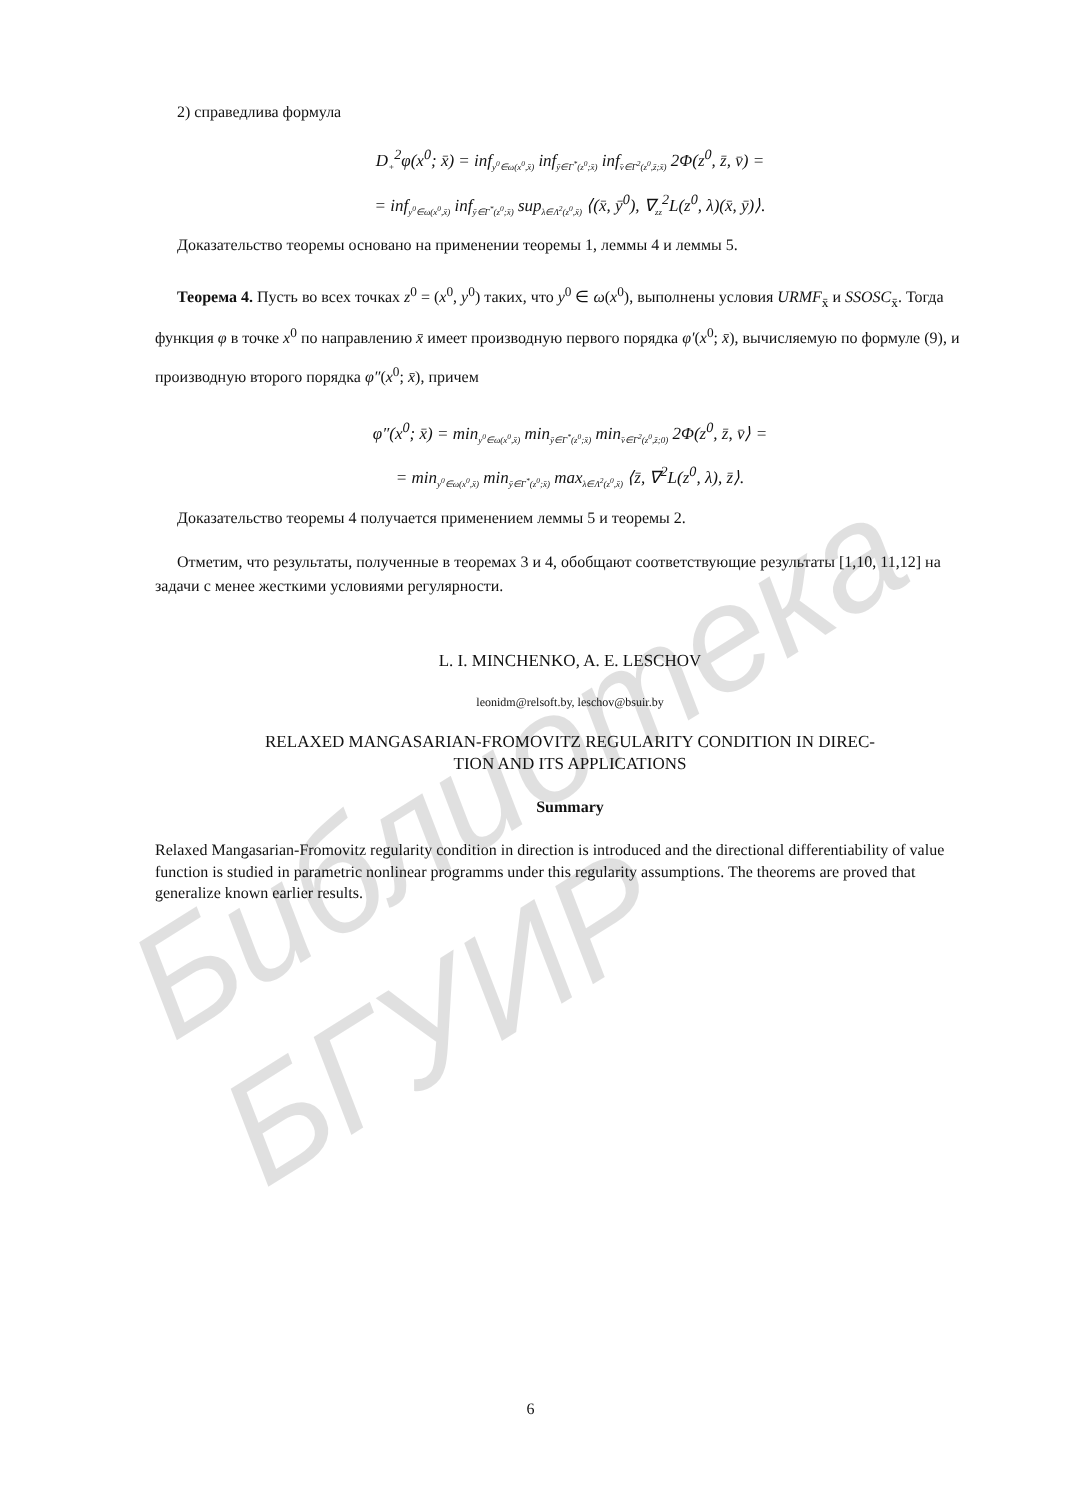Библиотека БГУИР
2) справедлива формула
D<sub>+</sub><sup>2</sup>φ(x<sup>0</sup>; x̄) = inf<sub>y<sup>0</sup>∈ω(x<sup>0</sup>,x̄)</sub> inf<sub>ȳ∈Γ<sup>*</sup>(z<sup>0</sup>;x̄)</sub> inf<sub>v̄∈Γ<sup>2</sup>(z<sup>0</sup>,z̄;x̄)</sub> 2Φ(z<sup>0</sup>, z̄, v̄) =
= inf<sub>y<sup>0</sup>∈ω(x<sup>0</sup>,x̄)</sub> inf<sub>ȳ∈Γ<sup>*</sup>(z<sup>0</sup>;x̄)</sub> sup<sub>λ∈Λ<sup>2</sup>(z<sup>0</sup>,x̄)</sub> ⟨(x̄, ȳ<sup>0</sup>), ∇<sub>zz</sub><sup>2</sup>L(z<sup>0</sup>, λ)(x̄, ȳ)⟩.
Доказательство теоремы основано на применении теоремы 1, леммы 4 и леммы 5.
Теорема 4. Пусть во всех точках z<sup>0</sup> = (x<sup>0</sup>, y<sup>0</sup>) таких, что y<sup>0</sup> ∈ ω(x<sup>0</sup>), выполнены условия URMF<sub>x̄</sub> и SSOSC<sub>x̄</sub>. Тогда функция φ в точке x<sup>0</sup> по направлению x̄ имеет производную первого порядка φ′(x<sup>0</sup>; x̄), вычисляемую по формуле (9), и производную второго порядка φ″(x<sup>0</sup>; x̄), причем
φ″(x<sup>0</sup>; x̄) = min<sub>y<sup>0</sup>∈ω(x<sup>0</sup>,x̄)</sub> min<sub>ȳ∈Γ<sup>*</sup>(z<sup>0</sup>;x̄)</sub> min<sub>v̄∈Γ<sup>2</sup>(z<sup>0</sup>,z̄;0)</sub> 2Φ(z<sup>0</sup>, z̄, v̄⟩ =
= min<sub>y<sup>0</sup>∈ω(x<sup>0</sup>,x̄)</sub> min<sub>ȳ∈Γ<sup>*</sup>(z<sup>0</sup>;x̄)</sub> max<sub>λ∈Λ<sup>2</sup>(z<sup>0</sup>,x̄)</sub> ⟨z̄, ∇<sup>2</sup>L(z<sup>0</sup>, λ), z̄⟩.
Доказательство теоремы 4 получается применением леммы 5 и теоремы 2.
Отметим, что результаты, полученные в теоремах 3 и 4, обобщают соответствующие результаты [1,10, 11,12] на задачи с менее жесткими условиями регулярности.
L. I. MINCHENKO, A. E. LESCHOV
leonidm@relsoft.by, leschov@bsuir.by
RELAXED MANGASARIAN-FROMOVITZ REGULARITY CONDITION IN DIREC-
TION AND ITS APPLICATIONS
Summary
Relaxed Mangasarian-Fromovitz regularity condition in direction is introduced and the directional differentiability of value function is studied in parametric nonlinear programms under this regularity assumptions. The theorems are proved that generalize known earlier results.
6